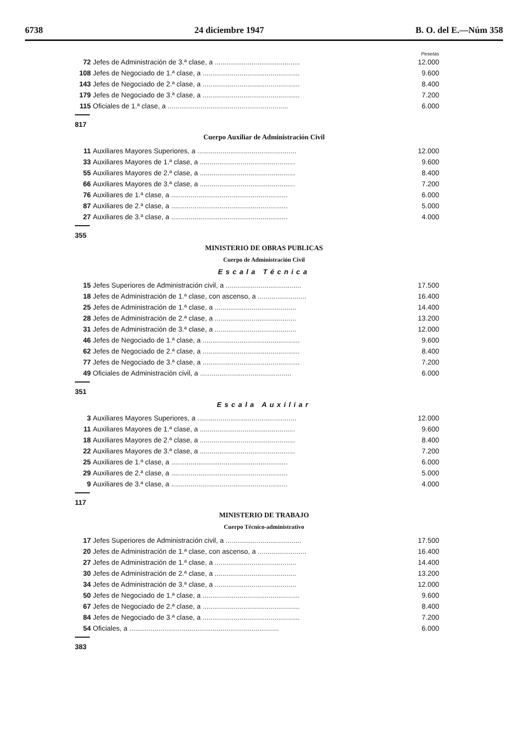6738 24 diciembre 1947 B. O. del E.—Núm 358
Pesetas
| 72 | Jefes de Administración de 3.ª clase, a ............................................ | 12.000 |
| 108 | Jefes de Negociado de 1.ª clase, a .................................................. | 9.600 |
| 143 | Jefes de Negociado de 2.ª clase, a .................................................. | 8.400 |
| 179 | Jefes de Negociado de 3.ª clase, a .................................................. | 7.200 |
| 115 | Oficiales de 1.ª clase, a .............................................................. | 6.000 |
817
Cuerpo Auxiliar de Administración Civil
| 11 | Auxiliares Mayores Superiores, a ................................................... | 12.000 |
| 33 | Auxiliares Mayores de 1.ª clase, a ................................................. | 9.600 |
| 55 | Auxiliares Mayores de 2.ª clase, a ................................................. | 8.400 |
| 66 | Auxiliares Mayores de 3.ª clase, a ................................................. | 7.200 |
| 76 | Auxiliares de 1.ª clase, a ............................................................ | 6.000 |
| 87 | Auxiliares de 2.ª clase, a ............................................................ | 5.000 |
| 27 | Auxiliares de 3.ª clase, a ............................................................ | 4.000 |
355
MINISTERIO DE OBRAS PUBLICAS
Cuerpo de Administración Civil
Escala Técnica
| 15 | Jefes Superiores de Administración civil, a ....................................... | 17.500 |
| 18 | Jefes de Administración de 1.ª clase, con ascenso, a ......................... | 16.400 |
| 25 | Jefes de Administración de 1.ª clase, a .......................................... | 14.400 |
| 28 | Jefes de Administración de 2.ª clase, a .......................................... | 13.200 |
| 31 | Jefes de Administración de 3.ª clase, a .......................................... | 12.000 |
| 46 | Jefes de Negociado de 1.ª clase, a .................................................. | 9.600 |
| 62 | Jefes de Negociado de 2.ª clase, a .................................................. | 8.400 |
| 77 | Jefes de Negociado de 3.ª clase, a .................................................. | 7.200 |
| 49 | Oficiales de Administración civil, a ............................................... | 6.000 |
351
Escala Auxiliar
| 3 | Auxiliares Mayores Superiores, a ................................................... | 12.000 |
| 11 | Auxiliares Mayores de 1.ª clase, a ................................................. | 9.600 |
| 18 | Auxiliares Mayores de 2.ª clase, a ................................................. | 8.400 |
| 22 | Auxiliares Mayores de 3.ª clase, a ................................................. | 7.200 |
| 25 | Auxiliares de 1.ª clase, a ............................................................ | 6.000 |
| 29 | Auxiliares de 2.ª clase, a ............................................................ | 5.000 |
| 9 | Auxiliares de 3.ª clase, a ............................................................ | 4.000 |
117
MINISTERIO DE TRABAJO
Cuerpo Técnico-administrativo
| 17 | Jefes Superiores de Administración civil, a ....................................... | 17.500 |
| 20 | Jefes de Administración de 1.ª clase, con ascenso, a ......................... | 16.400 |
| 27 | Jefes de Administración de 1.ª clase, a .......................................... | 14.400 |
| 30 | Jefes de Administración de 2.ª clase, a .......................................... | 13.200 |
| 34 | Jefes de Administración de 3.ª clase, a .......................................... | 12.000 |
| 50 | Jefes de Negociado de 1.ª clase, a .................................................. | 9.600 |
| 67 | Jefes de Negociado de 2.ª clase, a .................................................. | 8.400 |
| 84 | Jefes de Negociado de 3.ª clase, a .................................................. | 7.200 |
| 54 | Oficiales, a ............................................................................. | 6.000 |
383